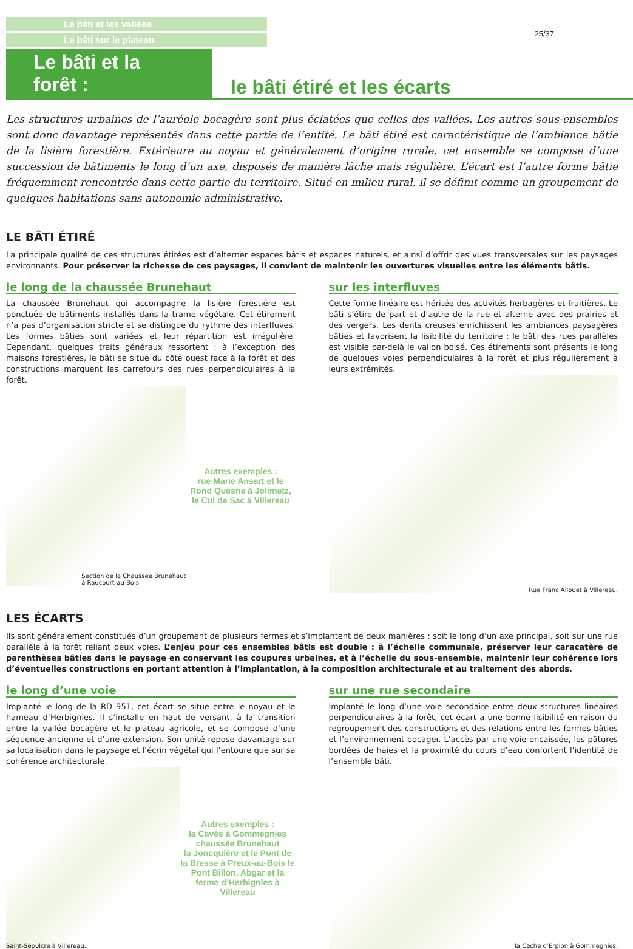Le bâti et les vallées
Le bâti sur le plateau
25/37
Le bâti et la forêt :
le bâti étiré et les écarts
Les structures urbaines de l’auréole bocagère sont plus éclatées que celles des vallées. Les autres sous-ensembles sont donc davantage représentés dans cette partie de l’entité. Le bâti étiré est caractéristique de l’ambiance bâtie de la lisière forestière. Extérieure au noyau et généralement d’origine rurale, cet ensemble se compose d’une succession de bâtiments le long d’un axe, disposés de manière lâche mais régulière. L’écart est l’autre forme bâtie fréquemment rencontrée dans cette partie du territoire. Situé en milieu rural, il se définit comme un groupement de quelques habitations sans autonomie administrative.
LE BÂTI ÉTIRÉ
La principale qualité de ces structures étirées est d’alterner espaces bâtis et espaces naturels, et ainsi d’offrir des vues transversales sur les paysages environnants. Pour préserver la richesse de ces paysages, il convient de maintenir les ouvertures visuelles entre les éléments bâtis.
le long de la chaussée Brunehaut
La chaussée Brunehaut qui accompagne la lisière forestière est ponctuée de bâtiments installés dans la trame végétale. Cet étirement n’a pas d’organisation stricte et se distingue du rythme des interfluves. Les formes bâties sont variées et leur répartition est irrégulière. Cependant, quelques traits généraux ressortent : à l’exception des maisons forestières, le bâti se situe du côté ouest face à la forêt et des constructions marquent les carrefours des rues perpendiculaires à la forêt.
Section de la Chaussée Brunehaut
à Raucourt-au-Bois.
Autres exemples :
rue Marie Ansart et le Rond Quesne à Jolimetz, le Cul de Sac à Villereau
sur les interfluves
Cette forme linéaire est héritée des activités herbagères et fruitières. Le bâti s’étire de part et d’autre de la rue et alterne avec des prairies et des vergers. Les dents creuses enrichissent les ambiances paysagères bâties et favorisent la lisibilité du territoire : le bâti des rues parallèles est visible par-delà le vallon boisé. Ces étirements sont présents le long de quelques voies perpendiculaires à la forêt et plus régulièrement à leurs extrémités.
Rue Franc Allouet à Villereau.
LES ÉCARTS
Ils sont généralement constitués d’un groupement de plusieurs fermes et s’implantent de deux manières : soit le long d’un axe principal, soit sur une rue parallèle à la forêt reliant deux voies. L’enjeu pour ces ensembles bâtis est double : à l’échelle communale, préserver leur caracatère de parenthèses bâties dans le paysage en conservant les coupures urbaines, et à l’échelle du sous-ensemble, maintenir leur cohérence lors d’éventuelles constructions en portant attention à l’implantation, à la composition architecturale et au traitement des abords.
le long d’une voie
Implanté le long de la RD 951, cet écart se situe entre le noyau et le hameau d’Herbignies. Il s’installe en haut de versant, à la transition entre la vallée bocagère et le plateau agricole, et se compose d’une séquence ancienne et d’une extension. Son unité repose davantage sur sa localisation dans le paysage et l’écrin végétal qui l’entoure que sur sa cohérence architecturale.
Saint-Sépulcre à Villereau.
Autres exemples :
la Cavée à Gommegnies chaussée Brunehaut
la Joncquière et le Pont de la Bresse à Preux-au-Bois le Pont Billon, Abgar et la ferme d’Herbignies à Villereau
sur une rue secondaire
Implanté le long d’une voie secondaire entre deux structures linéaires perpendiculaires à la forêt, cet écart a une bonne lisibilité en raison du regroupement des constructions et des relations entre les formes bâties et l’environnement bocager. L’accès par une voie encaissée, les pâtures bordées de haies et la proximité du cours d’eau confortent l’identité de l’ensemble bâti.
la Cache d’Erpion à Gommegnies.